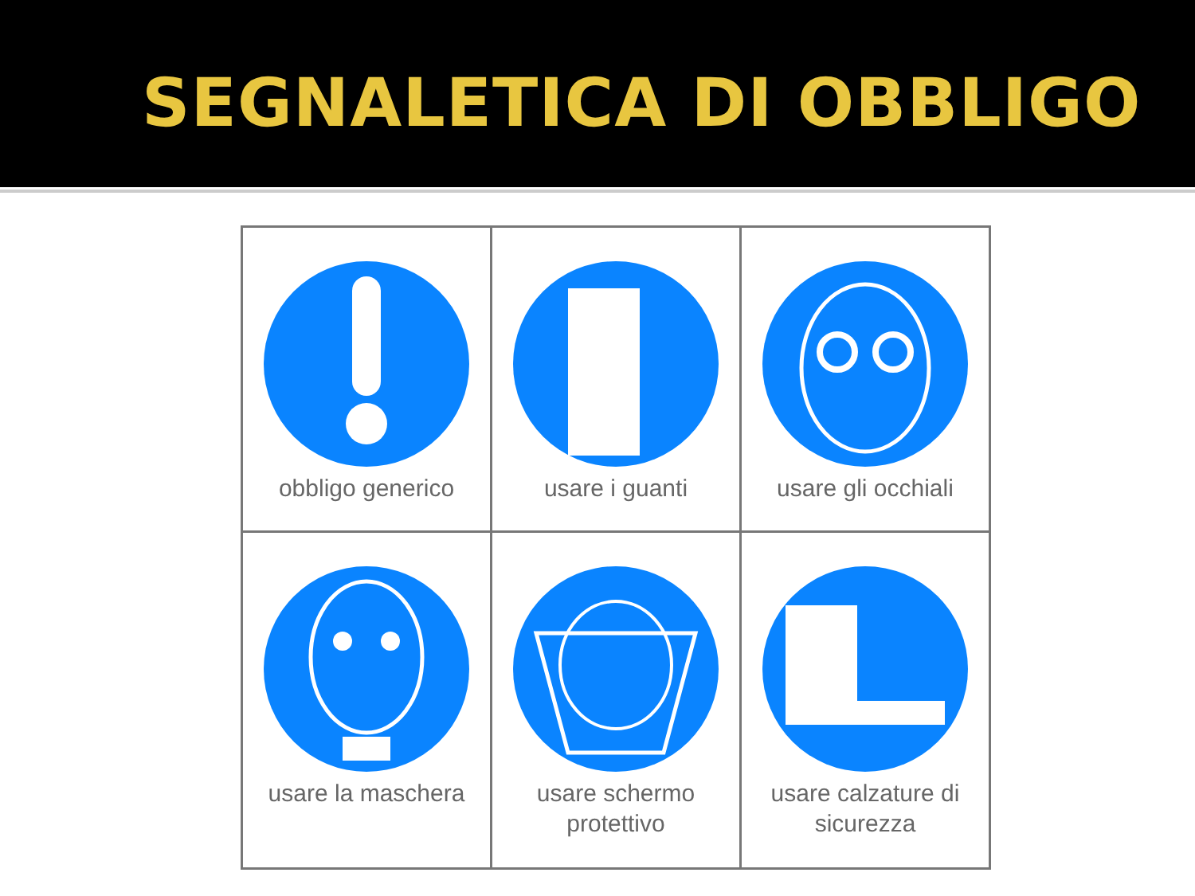SEGNALETICA DI OBBLIGO
| obbligo generico | usare i guanti | usare gli occhiali |
| usare la maschera | usare schermo protettivo | usare calzature di sicurezza |